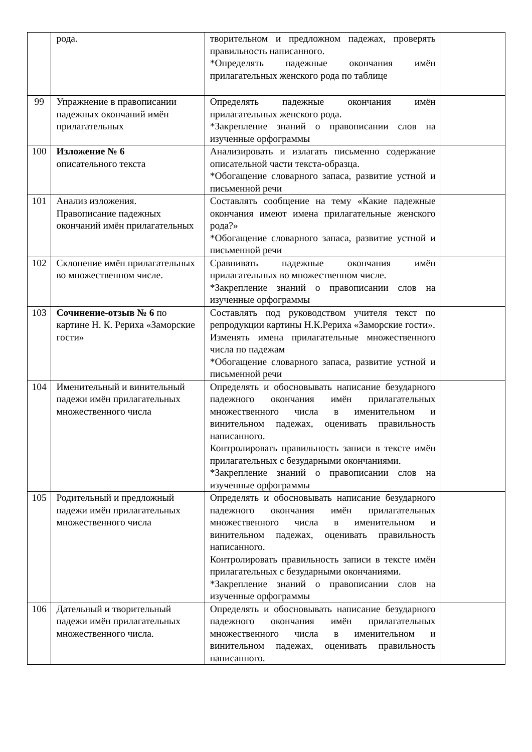| | рода. | творительном и предложном падежах, проверять правильность написанного. *Определять падежные окончания имён прилагательных женского рода по таблице | |
| 99 | Упражнение в правописании падежных окончаний имён прилагательных | Определять падежные окончания имён прилагательных женского рода. *Закрепление знаний о правописании слов на изученные орфограммы | |
| 100 | Изложение № 6 описательного текста | Анализировать и излагать письменно содержание описательной части текста-образца. *Обогащение словарного запаса, развитие устной и письменной речи | |
| 101 | Анализ изложения. Правописание падежных окончаний имён прилагательных | Составлять сообщение на тему «Какие падежные окончания имеют имена прилагательные женского рода?» *Обогащение словарного запаса, развитие устной и письменной речи | |
| 102 | Склонение имён прилагательных во множественном числе. | Сравнивать падежные окончания имён прилагательных во множественном числе. *Закрепление знаний о правописании слов на изученные орфограммы | |
| 103 | Сочинение-отзыв № 6 по картине Н. К. Рериха «Заморские гости» | Составлять под руководством учителя текст по репродукции картины Н.К.Рериха «Заморские гости». Изменять имена прилагательные множественного числа по падежам *Обогащение словарного запаса, развитие устной и письменной речи | |
| 104 | Именительный и винительный падежи имён прилагательных множественного числа | Определять и обосновывать написание безударного падежного окончания имён прилагательных множественного числа в именительном и винительном падежах, оценивать правильность написанного. Контролировать правильность записи в тексте имён прилагательных с безударными окончаниями. *Закрепление знаний о правописании слов на изученные орфограммы | |
| 105 | Родительный и предложный падежи имён прилагательных множественного числа | Определять и обосновывать написание безударного падежного окончания имён прилагательных множественного числа в именительном и винительном падежах, оценивать правильность написанного. Контролировать правильность записи в тексте имён прилагательных с безударными окончаниями. *Закрепление знаний о правописании слов на изученные орфограммы | |
| 106 | Дательный и творительный падежи имён прилагательных множественного числа. | Определять и обосновывать написание безударного падежного окончания имён прилагательных множественного числа в именительном и винительном падежах, оценивать правильность написанного. | |